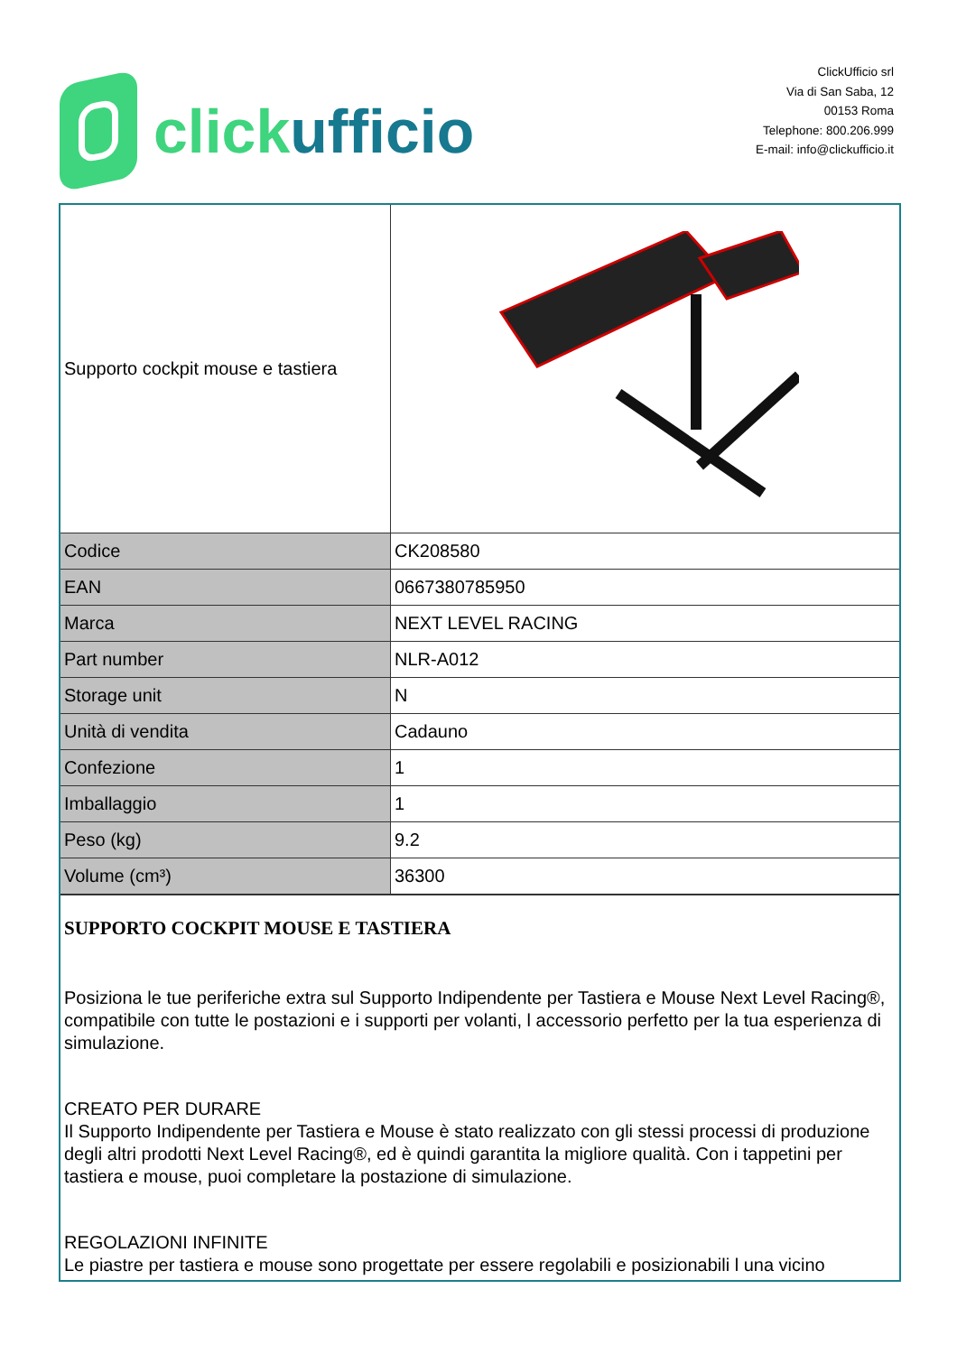click ufficio
ClickUfficio srl
Via di San Saba, 12
00153 Roma
Telephone: 800.206.999
E-mail: info@clickufficio.it
| Supporto cockpit mouse e tastiera | |
| Codice | CK208580 |
| EAN | 0667380785950 |
| Marca | NEXT LEVEL RACING |
| Part number | NLR-A012 |
| Storage unit | N |
| Unità di vendita | Cadauno |
| Confezione | 1 |
| Imballaggio | 1 |
| Peso (kg) | 9.2 |
| Volume (cm³) | 36300 |
| SUPPORTO COCKPIT MOUSE E TASTIERA Posiziona le tue periferiche extra sul Supporto Indipendente per Tastiera e Mouse Next Level Racing®, compatibile con tutte le postazioni e i supporti per volanti, l accessorio perfetto per la tua esperienza di simulazione. CREATO PER DURARE Il Supporto Indipendente per Tastiera e Mouse è stato realizzato con gli stessi processi di produzione degli altri prodotti Next Level Racing®, ed è quindi garantita la migliore qualità. Con i tappetini per tastiera e mouse, puoi completare la postazione di simulazione. REGOLAZIONI INFINITE Le piastre per tastiera e mouse sono progettate per essere regolabili e posizionabili l una vicino | |